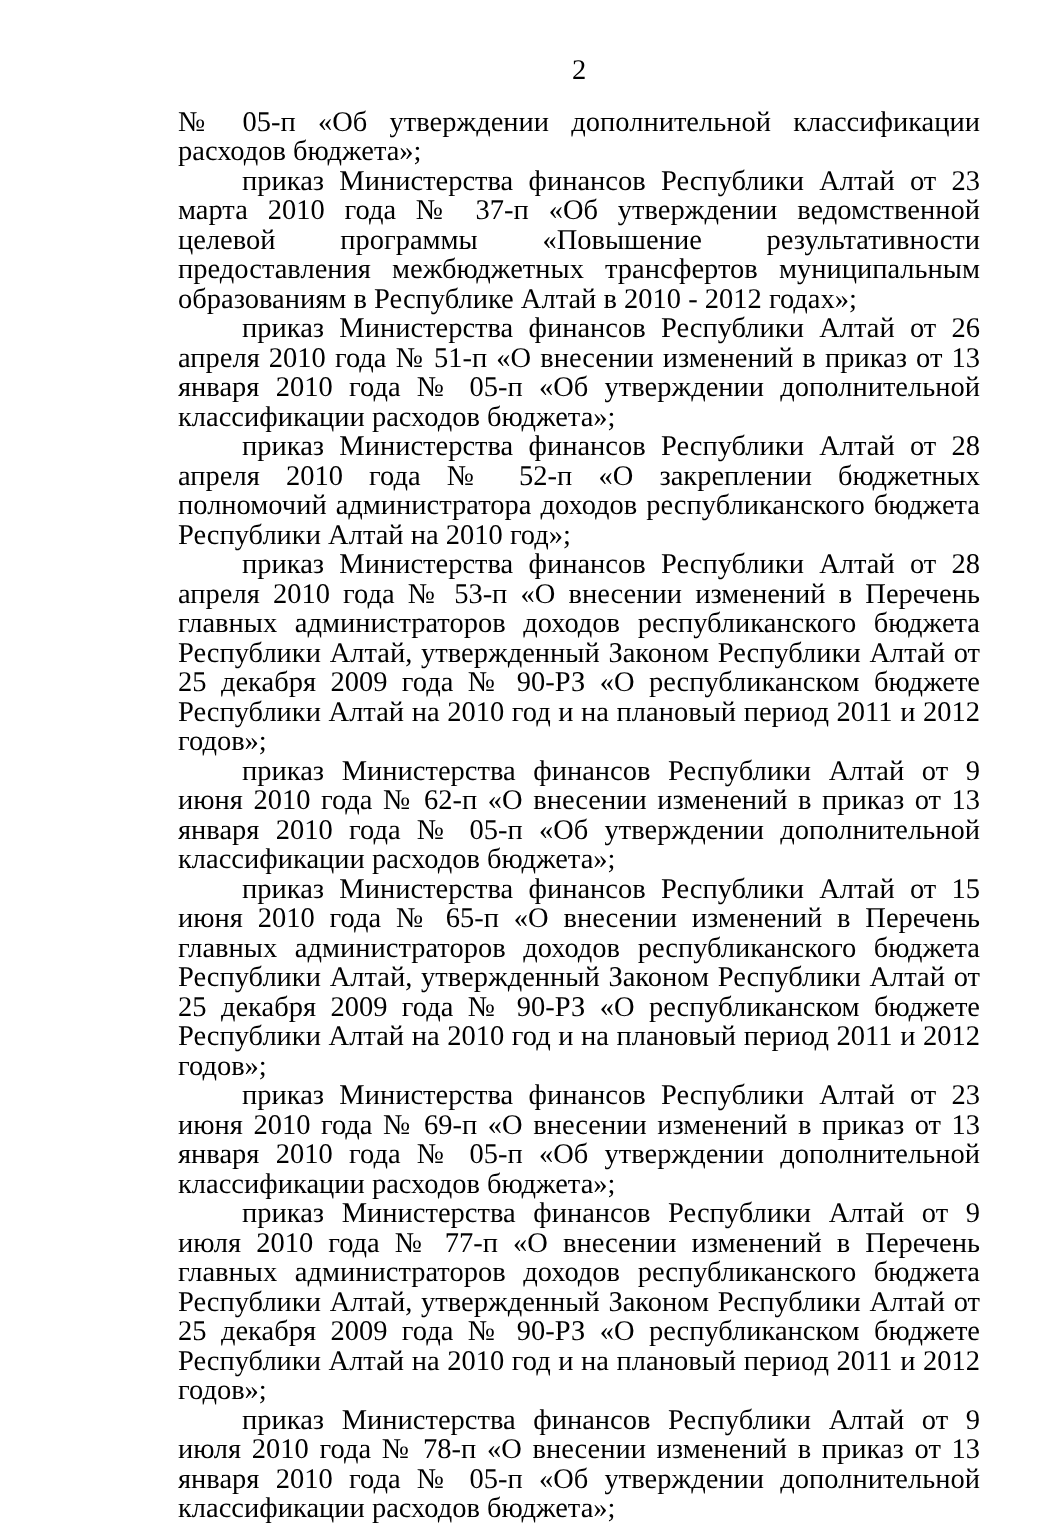2
№ 05-п «Об утверждении дополнительной классификации расходов бюджета»;
приказ Министерства финансов Республики Алтай от 23 марта 2010 года № 37-п «Об утверждении ведомственной целевой программы «Повышение результативности предоставления межбюджетных трансфертов муниципальным образованиям в Республике Алтай в 2010 - 2012 годах»;
приказ Министерства финансов Республики Алтай от 26 апреля 2010 года № 51-п «О внесении изменений в приказ от 13 января 2010 года № 05-п «Об утверждении дополнительной классификации расходов бюджета»;
приказ Министерства финансов Республики Алтай от 28 апреля 2010 года № 52-п «О закреплении бюджетных полномочий администратора доходов республиканского бюджета Республики Алтай на 2010 год»;
приказ Министерства финансов Республики Алтай от 28 апреля 2010 года № 53-п «О внесении изменений в Перечень главных администраторов доходов республиканского бюджета Республики Алтай, утвержденный Законом Республики Алтай от 25 декабря 2009 года № 90-РЗ «О республиканском бюджете Республики Алтай на 2010 год и на плановый период 2011 и 2012 годов»;
приказ Министерства финансов Республики Алтай от 9 июня 2010 года № 62-п «О внесении изменений в приказ от 13 января 2010 года № 05-п «Об утверждении дополнительной классификации расходов бюджета»;
приказ Министерства финансов Республики Алтай от 15 июня 2010 года № 65-п «О внесении изменений в Перечень главных администраторов доходов республиканского бюджета Республики Алтай, утвержденный Законом Республики Алтай от 25 декабря 2009 года № 90-РЗ «О республиканском бюджете Республики Алтай на 2010 год и на плановый период 2011 и 2012 годов»;
приказ Министерства финансов Республики Алтай от 23 июня 2010 года № 69-п «О внесении изменений в приказ от 13 января 2010 года № 05-п «Об утверждении дополнительной классификации расходов бюджета»;
приказ Министерства финансов Республики Алтай от 9 июля 2010 года № 77-п «О внесении изменений в Перечень главных администраторов доходов республиканского бюджета Республики Алтай, утвержденный Законом Республики Алтай от 25 декабря 2009 года № 90-РЗ «О республиканском бюджете Республики Алтай на 2010 год и на плановый период 2011 и 2012 годов»;
приказ Министерства финансов Республики Алтай от 9 июля 2010 года № 78-п «О внесении изменений в приказ от 13 января 2010 года № 05-п «Об утверждении дополнительной классификации расходов бюджета»;